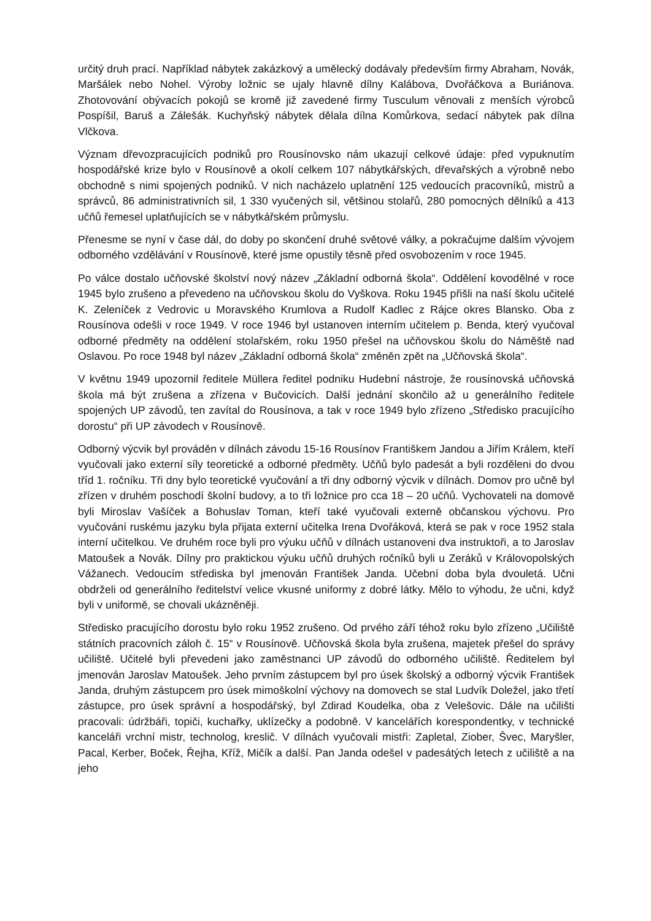určitý druh prací. Například nábytek zakázkový a umělecký dodávaly především firmy Abraham, Novák, Maršálek nebo Nohel. Výroby ložnic se ujaly hlavně dílny Kalábova, Dvořáčkova a Buriánova. Zhotovování obývacích pokojů se kromě již zavedené firmy Tusculum věnovali z menších výrobců Pospíšil, Baruš a Zálešák. Kuchyňský nábytek dělala dílna Komůrkova, sedací nábytek pak dílna Vlčkova.
Význam dřevozpracujících podniků pro Rousínovsko nám ukazují celkové údaje: před vypuknutím hospodářské krize bylo v Rousínově a okolí celkem 107 nábytkářských, dřevařských a výrobně nebo obchodně s nimi spojených podniků. V nich nacházelo uplatnění 125 vedoucích pracovníků, mistrů a správců, 86 administrativních sil, 1 330 vyučených sil, většinou stolařů, 280 pomocných dělníků a 413 učňů řemesel uplatňujících se v nábytkářském průmyslu.
Přenesme se nyní v čase dál, do doby po skončení druhé světové války, a pokračujme dalším vývojem odborného vzdělávání v Rousínově, které jsme opustily těsně před osvobozením v roce 1945.
Po válce dostalo učňovské školství nový název „Základní odborná škola“. Oddělení kovodělné v roce 1945 bylo zrušeno a převedeno na učňovskou školu do Vyškova. Roku 1945 přišli na naší školu učitelé K. Zeleníček z Vedrovic u Moravského Krumlova a Rudolf Kadlec z Rájce okres Blansko. Oba z Rousínova odešli v roce 1949. V roce 1946 byl ustanoven interním učitelem p. Benda, který vyučoval odborné předměty na oddělení stolařském, roku 1950 přešel na učňovskou školu do Náměště nad Oslavou. Po roce 1948 byl název „Základní odborná škola“ změněn zpět na „Učňovská škola“.
V květnu 1949 upozornil ředitele Müllera ředitel podniku Hudební nástroje, že rousínovská učňovská škola má být zrušena a zřízena v Bučovicích. Další jednání skončilo až u generálního ředitele spojených UP závodů, ten zavítal do Rousínova, a tak v roce 1949 bylo zřízeno „Středisko pracujícího dorostu“ při UP závodech v Rousínově.
Odborný výcvik byl prováděn v dílnách závodu 15-16 Rousínov Františkem Jandou a Jiřím Králem, kteří vyučovali jako externí síly teoretické a odborné předměty. Učňů bylo padesát a byli rozděleni do dvou tříd 1. ročníku. Tři dny bylo teoretické vyučování a tři dny odborný výcvik v dílnách. Domov pro učně byl zřízen v druhém poschodí školní budovy, a to tři ložnice pro cca 18 – 20 učňů. Vychovateli na domově byli Miroslav Vašíček a Bohuslav Toman, kteří také vyučovali externě občanskou výchovu. Pro vyučování ruskému jazyku byla přijata externí učitelka Irena Dvořáková, která se pak v roce 1952 stala interní učitelkou. Ve druhém roce byli pro výuku učňů v dílnách ustanoveni dva instruktoři, a to Jaroslav Matoušek a Novák. Dílny pro praktickou výuku učňů druhých ročníků byli u Zeráků v Královopolských Vážanech. Vedoucím střediska byl jmenován František Janda. Učební doba byla dvouletá. Učni obdrželi od generálního ředitelství velice vkusné uniformy z dobré látky. Mělo to výhodu, že učni, když byli v uniformě, se chovali ukázněněji.
Středisko pracujícího dorostu bylo roku 1952 zrušeno. Od prvého září téhož roku bylo zřízeno „Učiliště státních pracovních záloh č. 15“ v Rousínově. Učňovská škola byla zrušena, majetek přešel do správy učiliště. Učitelé byli převedeni jako zaměstnanci UP závodů do odborného učiliště. Ředitelem byl jmenován Jaroslav Matoušek. Jeho prvním zástupcem byl pro úsek školský a odborný výcvik František Janda, druhým zástupcem pro úsek mimoškolní výchovy na domovech se stal Ludvík Doležel, jako třetí zástupce, pro úsek správní a hospodářský, byl Zdirad Koudelka, oba z Velešovic. Dále na učilišti pracovali: údržbáři, topiči, kuchařky, uklízečky a podobně. V kancelářích korespondentky, v technické kanceláři vrchní mistr, technolog, kreslič. V dílnách vyučovali mistři: Zapletal, Ziober, Švec, Maryšler, Pacal, Kerber, Boček, Řejha, Kříž, Mičík a další. Pan Janda odešel v padesátých letech z učiliště a na jeho